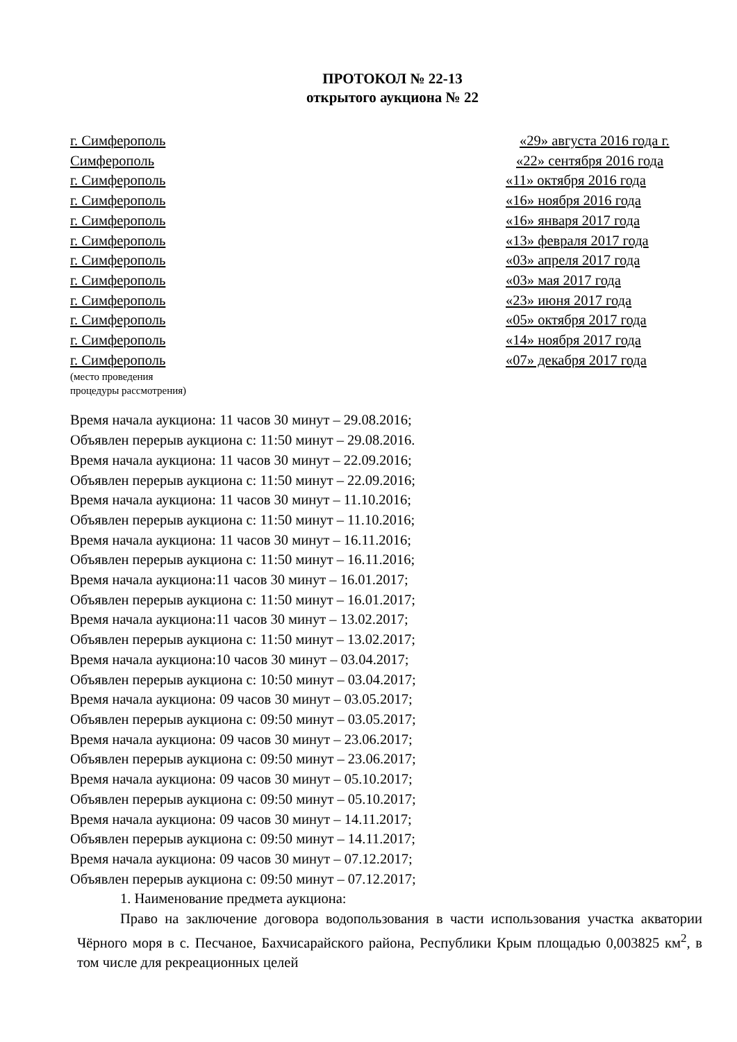ПРОТОКОЛ № 22-13
открытого аукциона № 22
г. Симферополь «29» августа 2016 года г.
Симферополь «22» сентября 2016 года
г. Симферополь «11» октября 2016 года
г. Симферополь «16» ноября 2016 года
г. Симферополь «16» января 2017 года
г. Симферополь «13» февраля 2017 года
г. Симферополь «03» апреля 2017 года
г. Симферополь «03» мая 2017 года
г. Симферополь «23» июня 2017 года
г. Симферополь «05» октября 2017 года
г. Симферополь «14» ноября 2017 года
г. Симферополь «07» декабря 2017 года
(место проведения
процедуры рассмотрения)
Время начала аукциона: 11 часов 30 минут – 29.08.2016;
Объявлен перерыв аукциона с: 11:50 минут – 29.08.2016.
Время начала аукциона: 11 часов 30 минут – 22.09.2016;
Объявлен перерыв аукциона с: 11:50 минут – 22.09.2016;
Время начала аукциона: 11 часов 30 минут – 11.10.2016;
Объявлен перерыв аукциона с: 11:50 минут – 11.10.2016;
Время начала аукциона: 11 часов 30 минут – 16.11.2016;
Объявлен перерыв аукциона с: 11:50 минут – 16.11.2016;
Время начала аукциона:11 часов 30 минут – 16.01.2017;
Объявлен перерыв аукциона с: 11:50 минут – 16.01.2017;
Время начала аукциона:11 часов 30 минут – 13.02.2017;
Объявлен перерыв аукциона с: 11:50 минут – 13.02.2017;
Время начала аукциона:10 часов 30 минут – 03.04.2017;
Объявлен перерыв аукциона с: 10:50 минут – 03.04.2017;
Время начала аукциона: 09 часов 30 минут – 03.05.2017;
Объявлен перерыв аукциона с: 09:50 минут – 03.05.2017;
Время начала аукциона: 09 часов 30 минут – 23.06.2017;
Объявлен перерыв аукциона с: 09:50 минут – 23.06.2017;
Время начала аукциона: 09 часов 30 минут – 05.10.2017;
Объявлен перерыв аукциона с: 09:50 минут – 05.10.2017;
Время начала аукциона: 09 часов 30 минут – 14.11.2017;
Объявлен перерыв аукциона с: 09:50 минут – 14.11.2017;
Время начала аукциона: 09 часов 30 минут – 07.12.2017;
Объявлен перерыв аукциона с: 09:50 минут – 07.12.2017;
1. Наименование предмета аукциона:
Право на заключение договора водопользования в части использования участка акватории Чёрного моря в с. Песчаное, Бахчисарайского района, Республики Крым площадью 0,003825 км<sup>2</sup>, в том числе для рекреационных целей